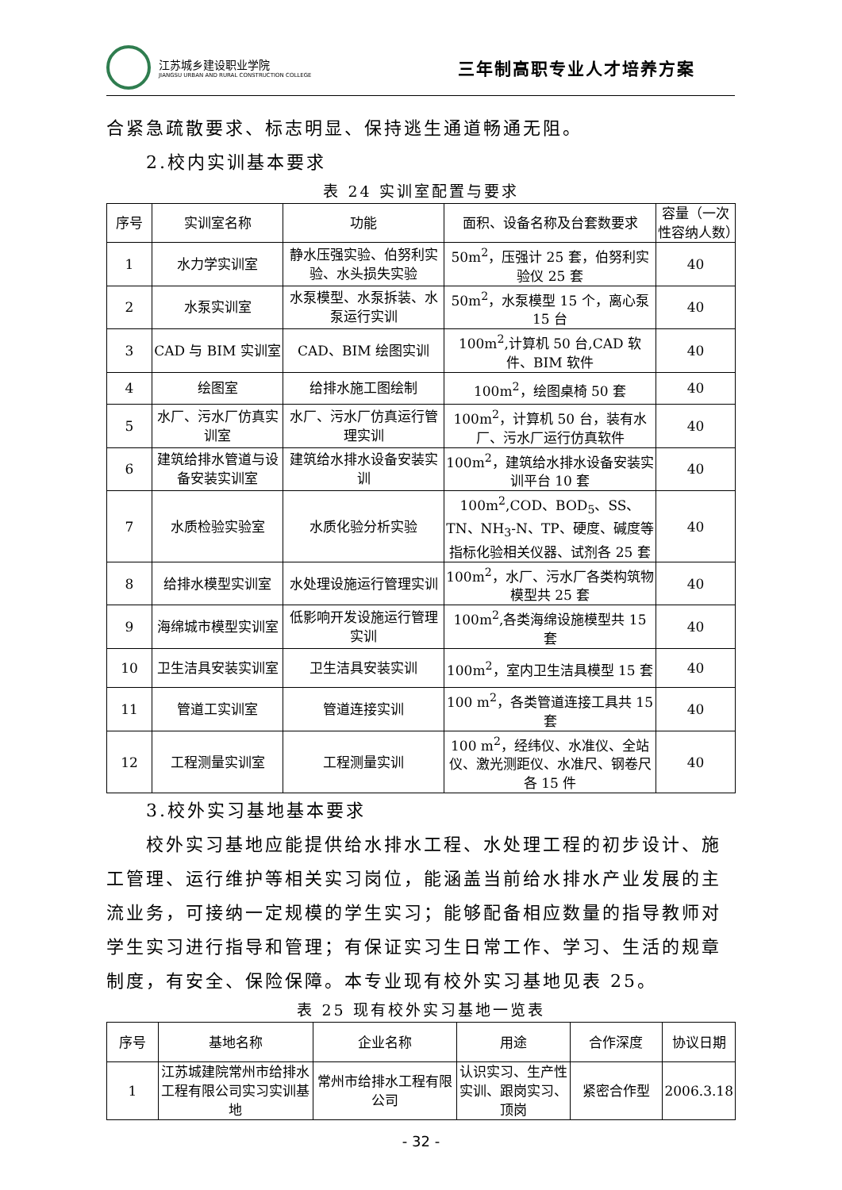江苏城乡建设职业学院
JIANGSU URBAN AND RURAL CONSTRUCTION COLLEGE
三年制高职专业人才培养方案
合紧急疏散要求、标志明显、保持逃生通道畅通无阻。
2.校内实训基本要求
表 24 实训室配置与要求
| 序号 | 实训室名称 | 功能 | 面积、设备名称及台套数要求 | 容量（一次性容纳人数） |
| --- | --- | --- | --- | --- |
| 1 | 水力学实训室 | 静水压强实验、伯努利实验、水头损失实验 | 50m<sup>2</sup>，压强计 25 套，伯努利实验仪 25 套 | 40 |
| 2 | 水泵实训室 | 水泵模型、水泵拆装、水泵运行实训 | 50m<sup>2</sup>，水泵模型 15 个，离心泵 15 台 | 40 |
| 3 | CAD 与 BIM 实训室 | CAD、BIM 绘图实训 | 100m<sup>2</sup>,计算机 50 台,CAD 软件、BIM 软件 | 40 |
| 4 | 绘图室 | 给排水施工图绘制 | 100m<sup>2</sup>，绘图桌椅 50 套 | 40 |
| 5 | 水厂、污水厂仿真实训室 | 水厂、污水厂仿真运行管理实训 | 100m<sup>2</sup>，计算机 50 台，装有水厂、污水厂运行仿真软件 | 40 |
| 6 | 建筑给排水管道与设备安装实训室 | 建筑给水排水设备安装实训 | 100m<sup>2</sup>，建筑给水排水设备安装实训平台 10 套 | 40 |
| 7 | 水质检验实验室 | 水质化验分析实验 | 100m<sup>2</sup>,COD、BOD<sub>5</sub>、SS、TN、NH<sub>3</sub>-N、TP、硬度、碱度等指标化验相关仪器、试剂各 25 套 | 40 |
| 8 | 给排水模型实训室 | 水处理设施运行管理实训 | 100m<sup>2</sup>，水厂、污水厂各类构筑物模型共 25 套 | 40 |
| 9 | 海绵城市模型实训室 | 低影响开发设施运行管理实训 | 100m<sup>2</sup>,各类海绵设施模型共 15 套 | 40 |
| 10 | 卫生洁具安装实训室 | 卫生洁具安装实训 | 100m<sup>2</sup>，室内卫生洁具模型 15 套 | 40 |
| 11 | 管道工实训室 | 管道连接实训 | 100 m<sup>2</sup>，各类管道连接工具共 15 套 | 40 |
| 12 | 工程测量实训室 | 工程测量实训 | 100 m<sup>2</sup>，经纬仪、水准仪、全站仪、激光测距仪、水准尺、钢卷尺各 15 件 | 40 |
3.校外实习基地基本要求
校外实习基地应能提供给水排水工程、水处理工程的初步设计、施工管理、运行维护等相关实习岗位，能涵盖当前给水排水产业发展的主流业务，可接纳一定规模的学生实习；能够配备相应数量的指导教师对学生实习进行指导和管理；有保证实习生日常工作、学习、生活的规章制度，有安全、保险保障。本专业现有校外实习基地见表 25。
表 25 现有校外实习基地一览表
| 序号 | 基地名称 | 企业名称 | 用途 | 合作深度 | 协议日期 |
| --- | --- | --- | --- | --- | --- |
| 1 | 江苏城建院常州市给排水工程有限公司实习实训基地 | 常州市给排水工程有限公司 | 认识实习、生产性实训、跟岗实习、顶岗 | 紧密合作型 | 2006.3.18 |
- 32 -